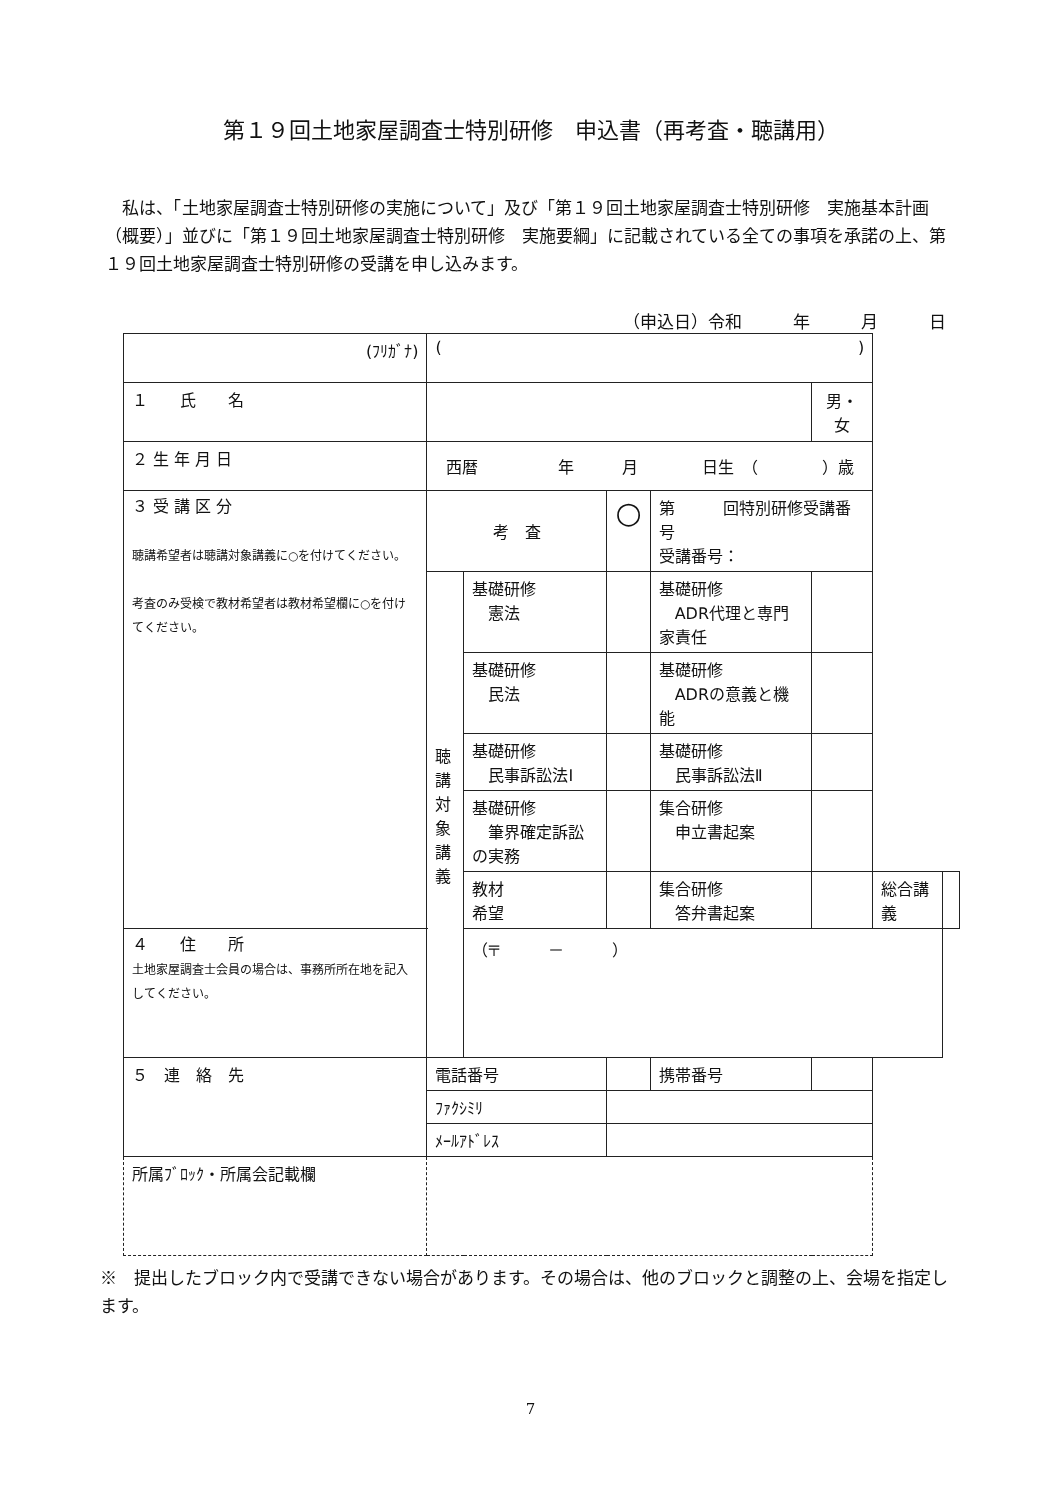第１９回土地家屋調査士特別研修　申込書（再考査・聴講用）
私は、「土地家屋調査士特別研修の実施について」及び「第１９回土地家屋調査士特別研修　実施基本計画（概要）」並びに「第１９回土地家屋調査士特別研修　実施要綱」に記載されている全ての事項を承諾の上、第１９回土地家屋調査士特別研修の受講を申し込みます。
（申込日）令和　　　年　　　月　　　日
| (ﾌﾘｶﾞﾅ) | ( ) | | | | | | |
| １ 氏 名 | | | | | 男・女 | | |
| ２ 生 年 月 日 | 西暦 年 月 日生 （ ）歳 | | | | | | |
| ３ 受 講 区 分 聴講希望者は聴講対象講義に○を付けてください。 考査のみ受検で教材希望者は教材希望欄に○を付けてください。 | 考 査 | | ○ | 第 回特別研修受講番号 受講番号： | | | |
| | 聴 講 対 象 講 義 | 基礎研修 憲法 | | 基礎研修 ADR代理と専門家責任 | | | |
| | | 基礎研修 民法 | | 基礎研修 ADRの意義と機能 | | | |
| | | 基礎研修 民事訴訟法Ⅰ | | 基礎研修 民事訴訟法Ⅱ | | | |
| | | 基礎研修 筆界確定訴訟の実務 | | 集合研修 申立書起案 | | | |
| | | 教材 希望 | | 集合研修 答弁書起案 | | 総合講義 | |
| ４ 住 所 土地家屋調査士会員の場合は、事務所所在地を記入してください。 | | （〒 － ） | | | | | |
| ５ 連 絡 先 | 電話番号 | | | 携帯番号 | | | |
| | ﾌｧｸｼﾐﾘ | | | | | | |
| | ﾒｰﾙｱﾄﾞﾚｽ | | | | | | |
| 所属ﾌﾞﾛｯｸ・所属会記載欄 | | | | | | | |
※　提出したブロック内で受講できない場合があります。その場合は、他のブロックと調整の上、会場を指定します。
7